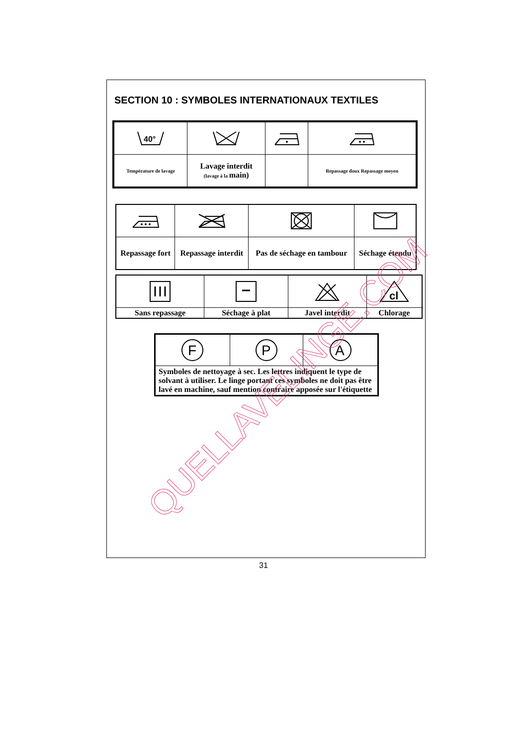SECTION 10 : SYMBOLES INTERNATIONAUX TEXTILES
| 40° | | | |
| Température de lavage | Lavage interdit (lavage à la main) | | Repassage doux Repassage moyen |
| Repassage fort | Repassage interdit | Pas de séchage en tambour | Séchage étendu |
| | | | cl |
| Sans repassage | Séchage à plat | Javel interdit | Chlorage |
| F | P | A |
| Symboles de nettoyage à sec. Les lettres indiquent le type de solvant à utiliser. Le linge portant ces symboles ne doit pas être lavé en machine, sauf mention contraire apposée sur l'étiquette | | |
31
QUELLAVELINGE.COM